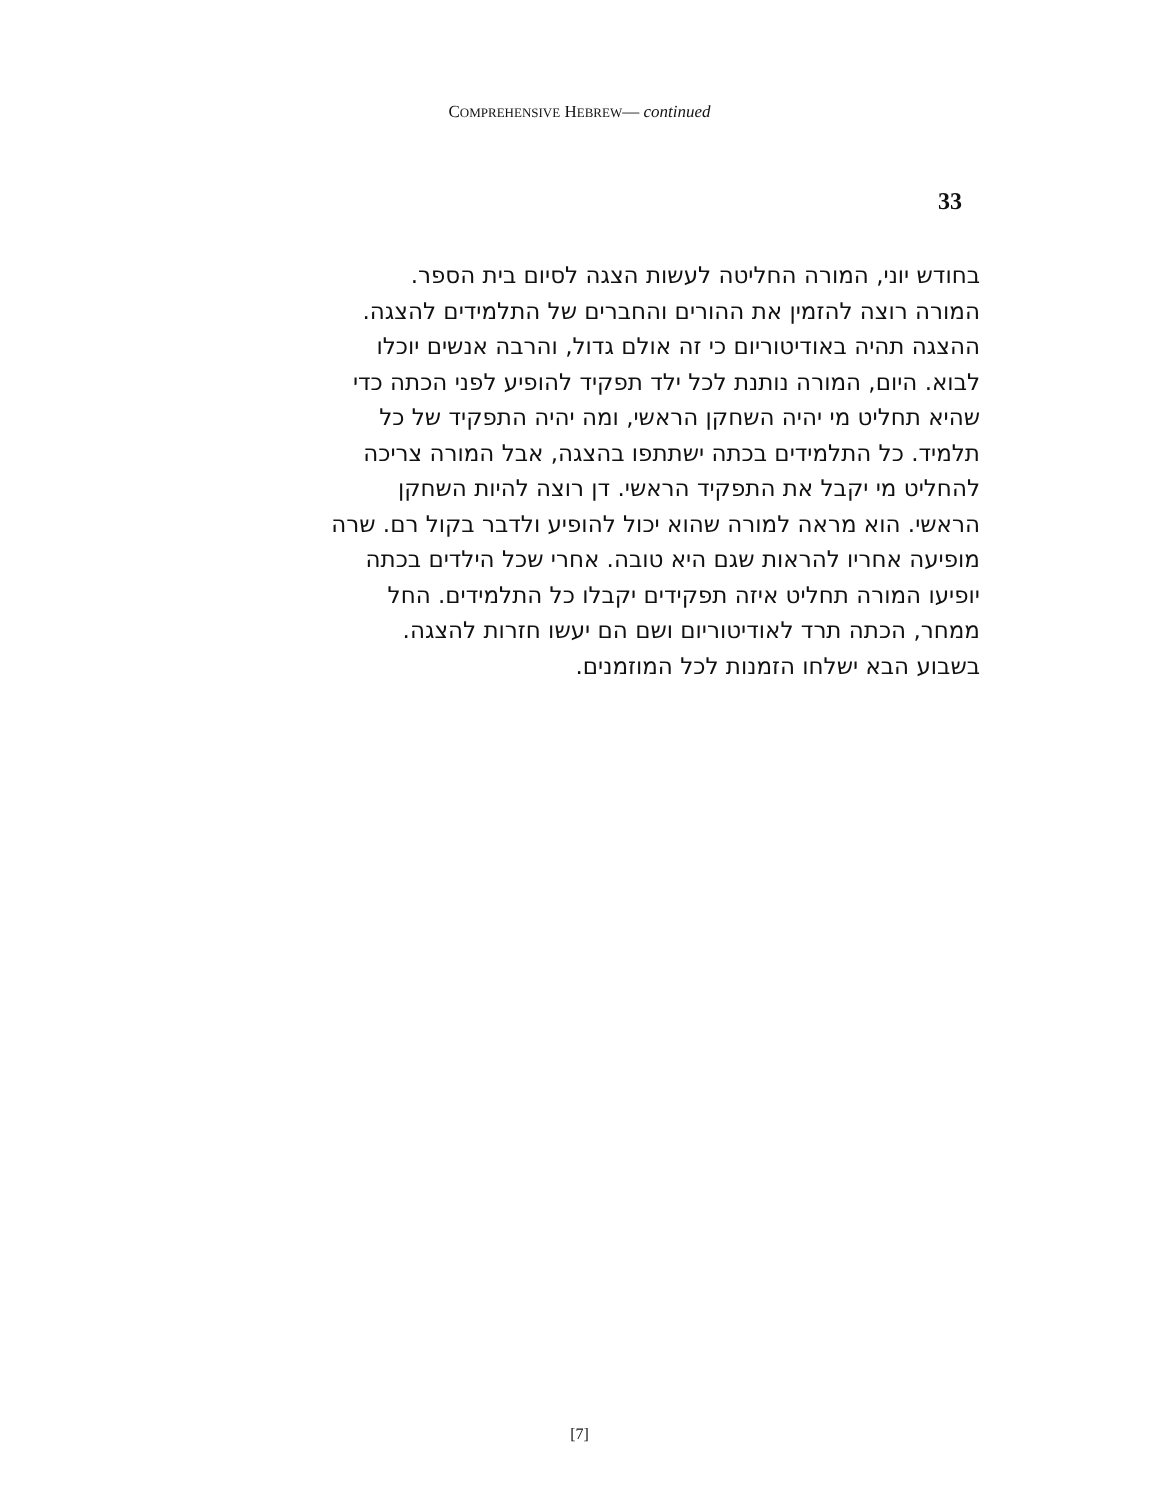COMPREHENSIVE HEBREW— continued
33
בחודש יוני, המורה החליטה לעשות הצגה לסיום בית הספר.
המורה רוצה להזמין את ההורים והחברים של התלמידים להצגה.
ההצגה תהיה באודיטוריום כי זה אולם גדול, והרבה אנשים יוכלו
לבוא. היום, המורה נותנת לכל ילד תפקיד להופיע לפני הכתה כדי
שהיא תחליט מי יהיה השחקן הראשי, ומה יהיה התפקיד של כל
תלמיד. כל התלמידים בכתה ישתתפו בהצגה, אבל המורה צריכה
להחליט מי יקבל את התפקיד הראשי. דן רוצה להיות השחקן
הראשי. הוא מראה למורה שהוא יכול להופיע ולדבר בקול רם. שרה
מופיעה אחריו להראות שגם היא טובה. אחרי שכל הילדים בכתה
יופיעו המורה תחליט איזה תפקידים יקבלו כל התלמידים. החל
ממחר, הכתה תרד לאודיטוריום ושם הם יעשו חזרות להצגה.
בשבוע הבא ישלחו הזמנות לכל המוזמנים.
[7]